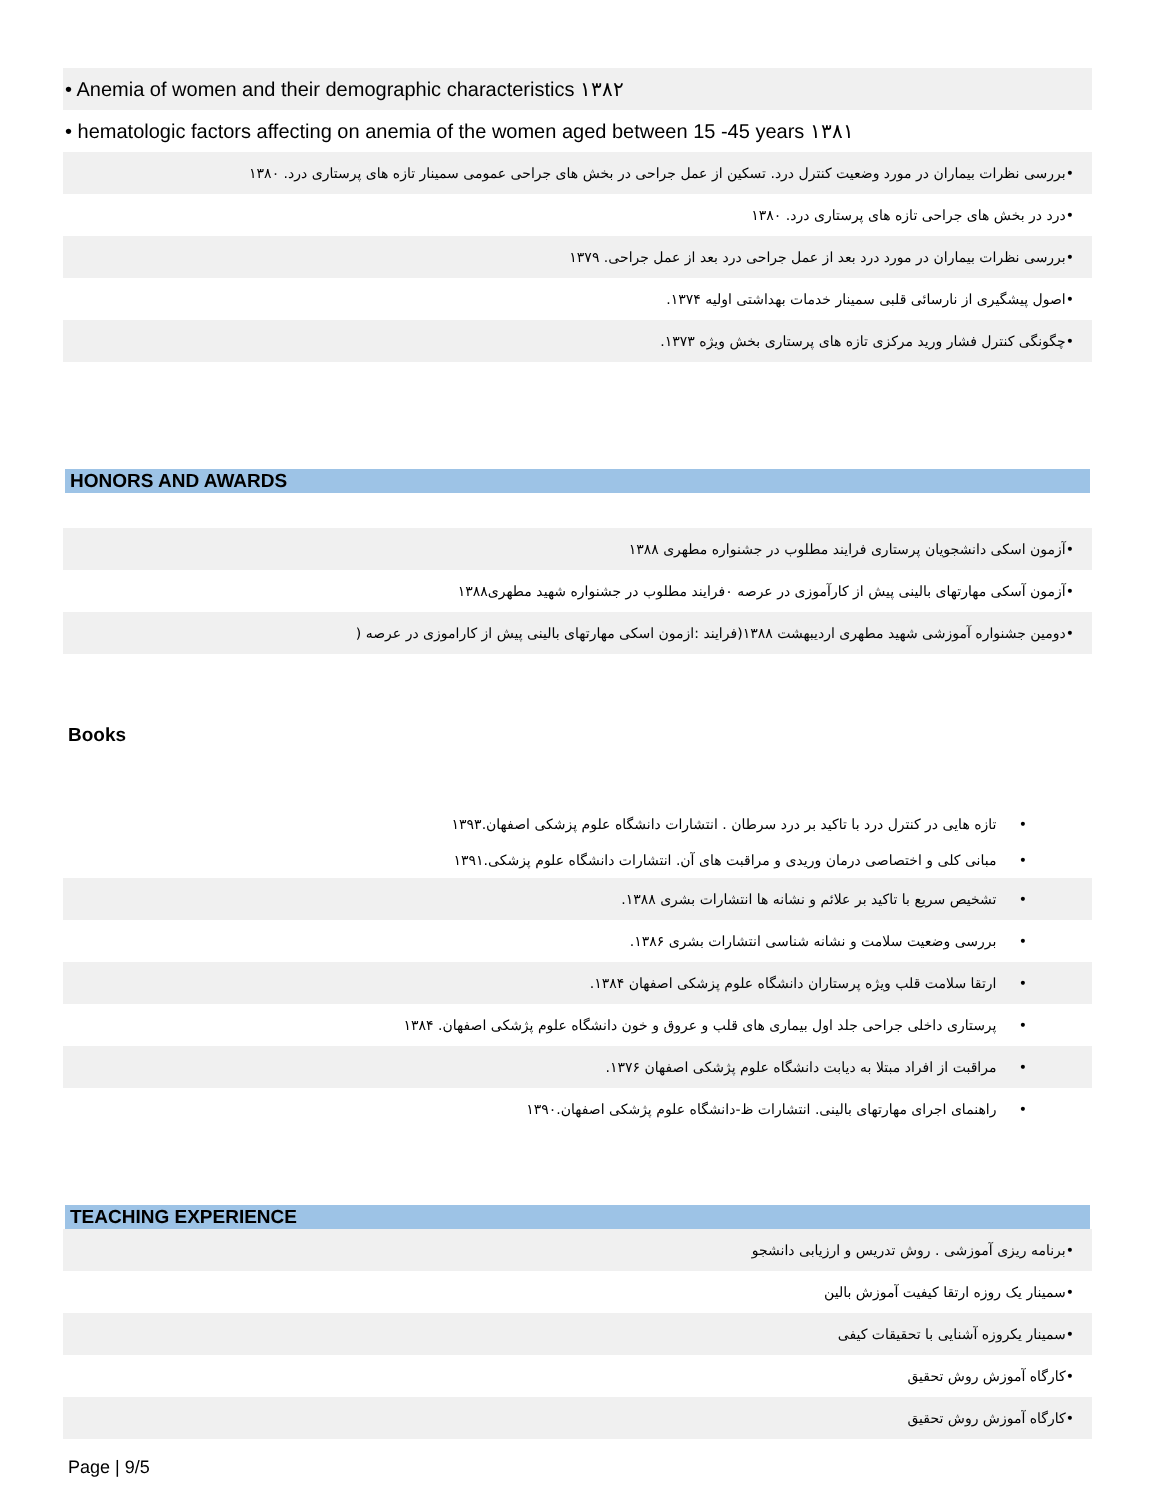• Anemia of women and their demographic characteristics ۱۳۸۲
• hematologic factors affecting on anemia of the women aged between 15 -45 years ۱۳۸۱
•بررسی نظرات بیماران در مورد وضعیت کنترل درد. تسکین از عمل جراحی در بخش های جراحی عمومی سمینار تازه های پرستاری درد. ۱۳۸۰
•درد در بخش های جراحی تازه های پرستاری درد. ۱۳۸۰
•بررسی نظرات بیماران در مورد درد بعد از عمل جراحی درد بعد از عمل جراحی. ۱۳۷۹
•اصول پیشگیری از نارسائی قلبی سمینار خدمات بهداشتی اولیه ۱۳۷۴.
•چگونگی کنترل فشار ورید مرکزی تازه های پرستاری بخش ویژه ۱۳۷۳.
HONORS AND AWARDS
•آزمون اسکی دانشجویان پرستاری فرایند مطلوب در جشنواره مطهری ۱۳۸۸
•آزمون آسکی مهارتهای بالینی پیش از کارآموزی در عرصه ۰فرایند مطلوب در جشنواره شهید مطهری۱۳۸۸
•دومین جشنواره آموزشی شهید مطهری اردیبهشت ۱۳۸۸(فرایند :ازمون اسکی مهارتهای بالینی پیش از کاراموزی در عرصه (
Books
• تازه هایی در کنترل درد با تاکید بر درد سرطان . انتشارات دانشگاه علوم پزشکی اصفهان.۱۳۹۳
• مبانی کلی و اختصاصی درمان وریدی و مراقبت های آن. انتشارات دانشگاه علوم پزشکی.۱۳۹۱
• تشخیص سریع با تاکید بر علائم و نشانه ها انتشارات بشری ۱۳۸۸.
• بررسی وضعیت سلامت و نشانه شناسی انتشارات بشری ۱۳۸۶.
• ارتقا سلامت قلب ویژه پرستاران دانشگاه علوم پزشکی اصفهان ۱۳۸۴.
• پرستاری داخلی جراحی جلد اول بیماری های قلب و عروق و خون دانشگاه علوم پژشکی اصفهان. ۱۳۸۴
• مراقبت از افراد مبتلا به دیابت دانشگاه علوم پژشکی اصفهان ۱۳۷۶.
• راهنمای اجرای مهارتهای بالینی. انتشارات ظ-دانشگاه علوم پژشکی اصفهان.۱۳۹۰
TEACHING EXPERIENCE
•برنامه ریزی آموزشی . روش تدریس و ارزیابی دانشجو
•سمینار یک روزه ارتقا کیفیت آموزش بالین
•سمینار یکروزه آشنایی با تحقیقات کیفی
•کارگاه آموزش روش تحقیق
•کارگاه آموزش روش تحقیق
Page | 9/5